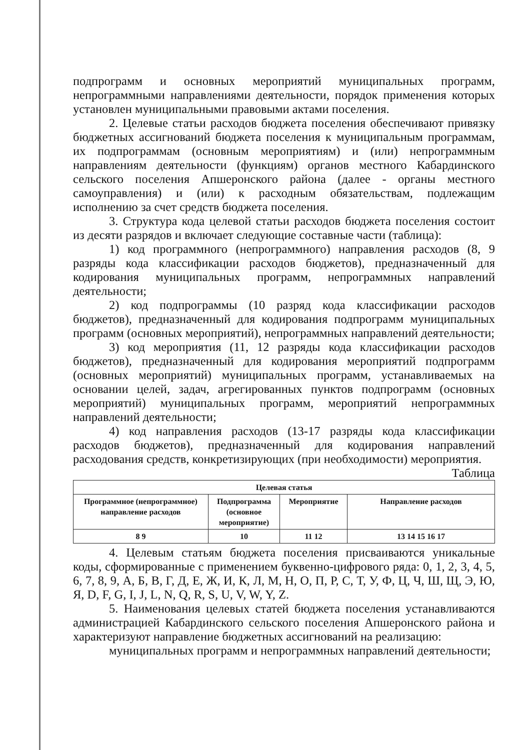подпрограмм и основных мероприятий муниципальных программ, непрограммными направлениями деятельности, порядок применения которых установлен муниципальными правовыми актами поселения.
2. Целевые статьи расходов бюджета поселения обеспечивают привязку бюджетных ассигнований бюджета поселения к муниципальным программам, их подпрограммам (основным мероприятиям) и (или) непрограммным направлениям деятельности (функциям) органов местного Кабардинского сельского поселения Апшеронского района (далее - органы местного самоуправления) и (или) к расходным обязательствам, подлежащим исполнению за счет средств бюджета поселения.
3. Структура кода целевой статьи расходов бюджета поселения состоит из десяти разрядов и включает следующие составные части (таблица):
1) код программного (непрограммного) направления расходов (8, 9 разряды кода классификации расходов бюджетов), предназначенный для кодирования муниципальных программ, непрограммных направлений деятельности;
2) код подпрограммы (10 разряд кода классификации расходов бюджетов), предназначенный для кодирования подпрограмм муниципальных программ (основных мероприятий), непрограммных направлений деятельности;
3) код мероприятия (11, 12 разряды кода классификации расходов бюджетов), предназначенный для кодирования мероприятий подпрограмм (основных мероприятий) муниципальных программ, устанавливаемых на основании целей, задач, агрегированных пунктов подпрограмм (основных мероприятий) муниципальных программ, мероприятий непрограммных направлений деятельности;
4) код направления расходов (13-17 разряды кода классификации расходов бюджетов), предназначенный для кодирования направлений расходования средств, конкретизирующих (при необходимости) мероприятия.
Таблица
| Целевая статья | | | |
| --- | --- | --- | --- |
| Программное (непрограммное) направление расходов | Подпрограмма (основное мероприятие) | Мероприятие | Направление расходов |
| 8 9 | 10 | 11 12 | 13 14 15 16 17 |
4. Целевым статьям бюджета поселения присваиваются уникальные коды, сформированные с применением буквенно-цифрового ряда: 0, 1, 2, 3, 4, 5, 6, 7, 8, 9, А, Б, В, Г, Д, Е, Ж, И, К, Л, М, Н, О, П, Р, С, Т, У, Ф, Ц, Ч, Ш, Щ, Э, Ю, Я, D, F, G, I, J, L, N, Q, R, S, U, V, W, Y, Z.
5. Наименования целевых статей бюджета поселения устанавливаются администрацией Кабардинского сельского поселения Апшеронского района и характеризуют направление бюджетных ассигнований на реализацию:
муниципальных программ и непрограммных направлений деятельности;